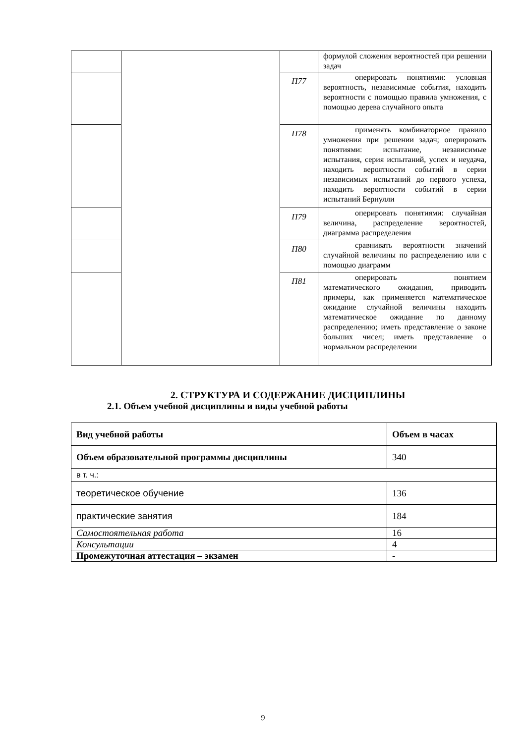| | | | формулой сложения вероятностей при решении задач |
| | | П77 | оперировать понятиями: условная вероятность, независимые события, находить вероятности с помощью правила умножения, с помощью дерева случайного опыта |
| | | П78 | применять комбинаторное правило умножения при решении задач; оперировать понятиями: испытание, независимые испытания, серия испытаний, успех и неудача, находить вероятности событий в серии независимых испытаний до первого успеха, находить вероятности событий в серии испытаний Бернулли |
| | | П79 | оперировать понятиями: случайная величина, распределение вероятностей, диаграмма распределения |
| | | П80 | сравнивать вероятности значений случайной величины по распределению или с помощью диаграмм |
| | | П81 | оперировать понятием математического ожидания, приводить примеры, как применяется математическое ожидание случайной величины находить математическое ожидание по данному распределению; иметь представление о законе больших чисел; иметь представление о нормальном распределении |
2. СТРУКТУРА И СОДЕРЖАНИЕ ДИСЦИПЛИНЫ
2.1. Объем учебной дисциплины и виды учебной работы
| Вид учебной работы | Объем в часах |
| --- | --- |
| Объем образовательной программы дисциплины | 340 |
| в т. ч.: | |
| теоретическое обучение | 136 |
| практические занятия | 184 |
| Самостоятельная работа | 16 |
| Консультации | 4 |
| Промежуточная аттестация – экзамен | - |
9